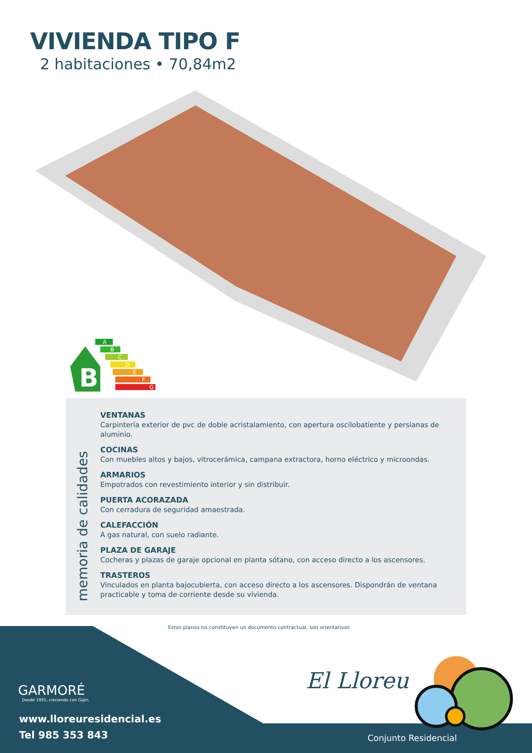VIVIENDA TIPO F
2 habitaciones • 70,84m2
B
A
B
C
D
E
F
G
memoria de calidades
VENTANAS
Carpintería exterior de pvc de doble acristalamiento, con apertura oscilobatiente y persianas de aluminio.
COCINAS
Con muebles altos y bajos, vitrocerámica, campana extractora, horno eléctrico y microondas.
ARMARIOS
Empotrados con revestimiento interior y sin distribuir.
PUERTA ACORAZADA
Con cerradura de seguridad amaestrada.
CALEFACCIÓN
A gas natural, con suelo radiante.
PLAZA DE GARAJE
Cocheras y plazas de garaje opcional en planta sótano, con acceso directo a los ascensores.
TRASTEROS
Vinculados en planta bajocubierta, con acceso directo a los ascensores. Dispondrán de ventana practicable y toma de corriente desde su vivienda.
Estos planos no constituyen un documento contractual, son orientativos
GARMORÉ
Desde 1955, creciendo con Gijón.
www.lloreuresidencial.es
Tel 985 353 843
El Lloreu
Conjunto Residencial